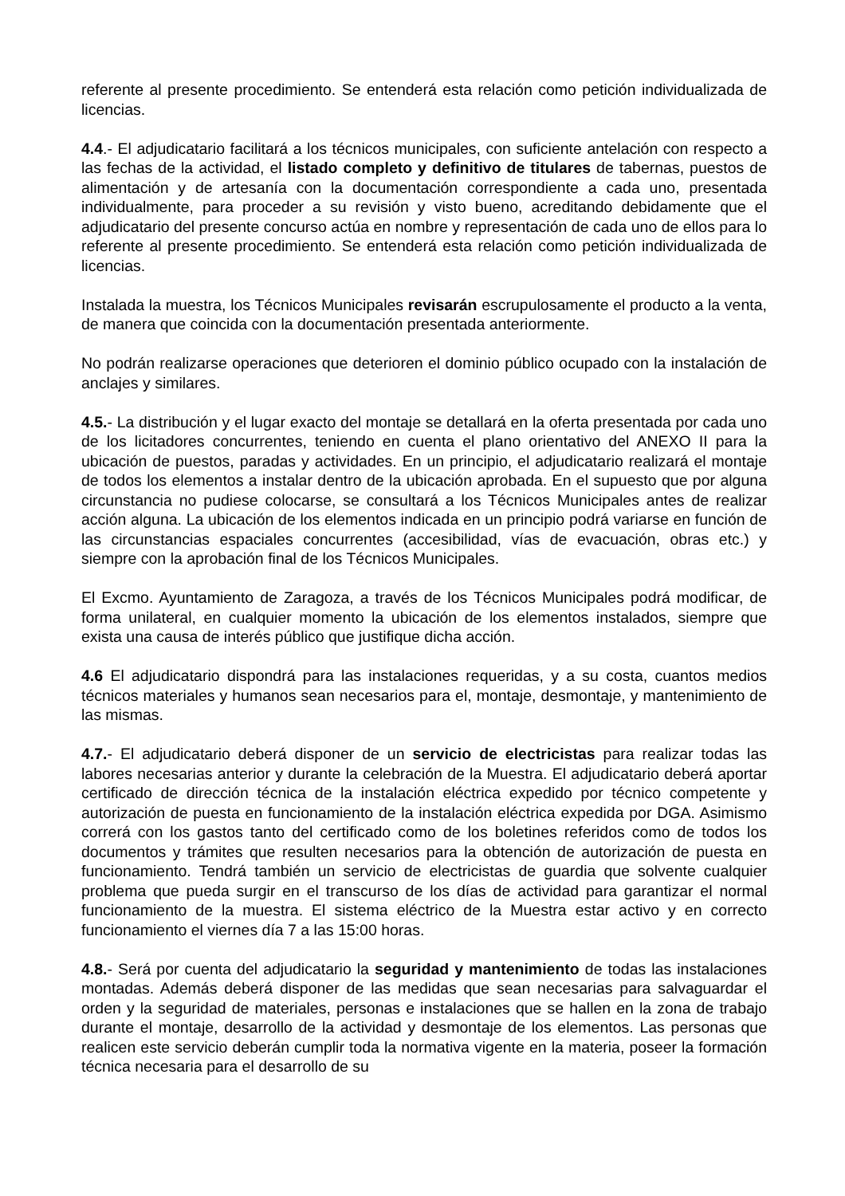referente al presente procedimiento. Se entenderá esta relación como petición individualizada de licencias.
4.4.- El adjudicatario facilitará a los técnicos municipales, con suficiente antelación con respecto a las fechas de la actividad, el listado completo y definitivo de titulares de tabernas, puestos de alimentación y de artesanía con la documentación correspondiente a cada uno, presentada individualmente, para proceder a su revisión y visto bueno, acreditando debidamente que el adjudicatario del presente concurso actúa en nombre y representación de cada uno de ellos para lo referente al presente procedimiento. Se entenderá esta relación como petición individualizada de licencias.
Instalada la muestra, los Técnicos Municipales revisarán escrupulosamente el producto a la venta, de manera que coincida con la documentación presentada anteriormente.
No podrán realizarse operaciones que deterioren el dominio público ocupado con la instalación de anclajes y similares.
4.5.- La distribución y el lugar exacto del montaje se detallará en la oferta presentada por cada uno de los licitadores concurrentes, teniendo en cuenta el plano orientativo del ANEXO II para la ubicación de puestos, paradas y actividades. En un principio, el adjudicatario realizará el montaje de todos los elementos a instalar dentro de la ubicación aprobada. En el supuesto que por alguna circunstancia no pudiese colocarse, se consultará a los Técnicos Municipales antes de realizar acción alguna. La ubicación de los elementos indicada en un principio podrá variarse en función de las circunstancias espaciales concurrentes (accesibilidad, vías de evacuación, obras etc.) y siempre con la aprobación final de los Técnicos Municipales.
El Excmo. Ayuntamiento de Zaragoza, a través de los Técnicos Municipales podrá modificar, de forma unilateral, en cualquier momento la ubicación de los elementos instalados, siempre que exista una causa de interés público que justifique dicha acción.
4.6 El adjudicatario dispondrá para las instalaciones requeridas, y a su costa, cuantos medios técnicos materiales y humanos sean necesarios para el, montaje, desmontaje, y mantenimiento de las mismas.
4.7.- El adjudicatario deberá disponer de un servicio de electricistas para realizar todas las labores necesarias anterior y durante la celebración de la Muestra. El adjudicatario deberá aportar certificado de dirección técnica de la instalación eléctrica expedido por técnico competente y autorización de puesta en funcionamiento de la instalación eléctrica expedida por DGA. Asimismo correrá con los gastos tanto del certificado como de los boletines referidos como de todos los documentos y trámites que resulten necesarios para la obtención de autorización de puesta en funcionamiento. Tendrá también un servicio de electricistas de guardia que solvente cualquier problema que pueda surgir en el transcurso de los días de actividad para garantizar el normal funcionamiento de la muestra. El sistema eléctrico de la Muestra estar activo y en correcto funcionamiento el viernes día 7 a las 15:00 horas.
4.8.- Será por cuenta del adjudicatario la seguridad y mantenimiento de todas las instalaciones montadas. Además deberá disponer de las medidas que sean necesarias para salvaguardar el orden y la seguridad de materiales, personas e instalaciones que se hallen en la zona de trabajo durante el montaje, desarrollo de la actividad y desmontaje de los elementos. Las personas que realicen este servicio deberán cumplir toda la normativa vigente en la materia, poseer la formación técnica necesaria para el desarrollo de su